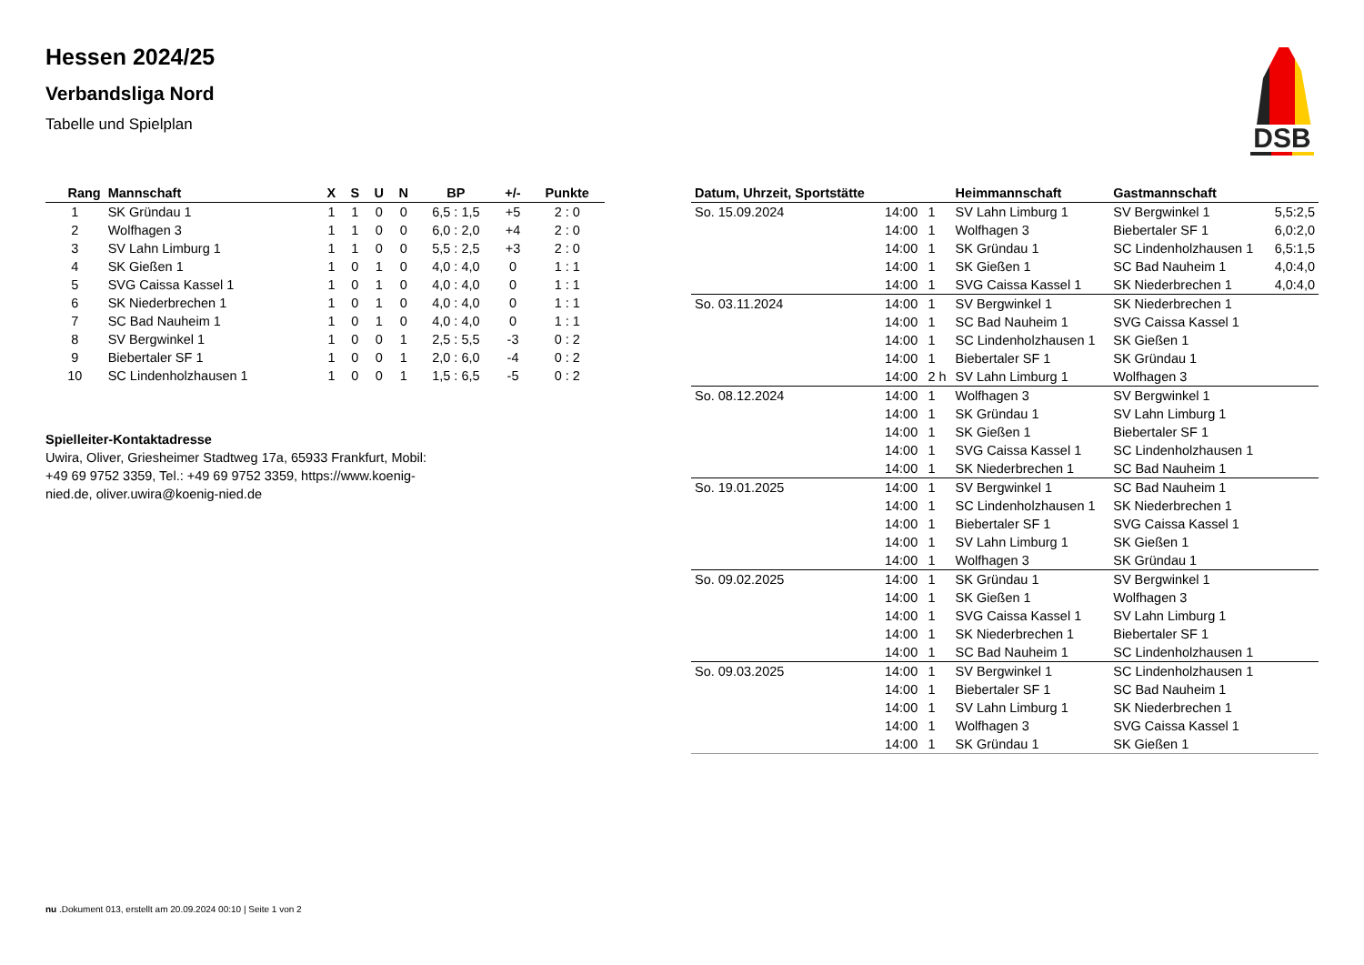Hessen 2024/25
Verbandsliga Nord
Tabelle und Spielplan
DSB
| Rang | Mannschaft | X | S | U | N | BP | +/- | Punkte |
| --- | --- | --- | --- | --- | --- | --- | --- | --- |
| 1 | SK Gründau 1 | 1 | 1 | 0 | 0 | 6,5 : 1,5 | +5 | 2 : 0 |
| 2 | Wolfhagen 3 | 1 | 1 | 0 | 0 | 6,0 : 2,0 | +4 | 2 : 0 |
| 3 | SV Lahn Limburg 1 | 1 | 1 | 0 | 0 | 5,5 : 2,5 | +3 | 2 : 0 |
| 4 | SK Gießen 1 | 1 | 0 | 1 | 0 | 4,0 : 4,0 | 0 | 1 : 1 |
| 5 | SVG Caissa Kassel 1 | 1 | 0 | 1 | 0 | 4,0 : 4,0 | 0 | 1 : 1 |
| 6 | SK Niederbrechen 1 | 1 | 0 | 1 | 0 | 4,0 : 4,0 | 0 | 1 : 1 |
| 7 | SC Bad Nauheim 1 | 1 | 0 | 1 | 0 | 4,0 : 4,0 | 0 | 1 : 1 |
| 8 | SV Bergwinkel 1 | 1 | 0 | 0 | 1 | 2,5 : 5,5 | -3 | 0 : 2 |
| 9 | Biebertaler SF 1 | 1 | 0 | 0 | 1 | 2,0 : 6,0 | -4 | 0 : 2 |
| 10 | SC Lindenholzhausen 1 | 1 | 0 | 0 | 1 | 1,5 : 6,5 | -5 | 0 : 2 |
Spielleiter-Kontaktadresse
Uwira, Oliver, Griesheimer Stadtweg 17a, 65933 Frankfurt, Mobil: +49 69 9752 3359, Tel.: +49 69 9752 3359, https://www.koenig-nied.de, oliver.uwira@koenig-nied.de
| Datum, Uhrzeit, Sportstätte | | | Heimmannschaft | Gastmannschaft | |
| --- | --- | --- | --- | --- | --- |
| So. 15.09.2024 | 14:00 | 1 | SV Lahn Limburg 1 | SV Bergwinkel 1 | 5,5:2,5 |
| | 14:00 | 1 | Wolfhagen 3 | Biebertaler SF 1 | 6,0:2,0 |
| | 14:00 | 1 | SK Gründau 1 | SC Lindenholzhausen 1 | 6,5:1,5 |
| | 14:00 | 1 | SK Gießen 1 | SC Bad Nauheim 1 | 4,0:4,0 |
| | 14:00 | 1 | SVG Caissa Kassel 1 | SK Niederbrechen 1 | 4,0:4,0 |
| So. 03.11.2024 | 14:00 | 1 | SV Bergwinkel 1 | SK Niederbrechen 1 | |
| | 14:00 | 1 | SC Bad Nauheim 1 | SVG Caissa Kassel 1 | |
| | 14:00 | 1 | SC Lindenholzhausen 1 | SK Gießen 1 | |
| | 14:00 | 1 | Biebertaler SF 1 | SK Gründau 1 | |
| | 14:00 | 2 h | SV Lahn Limburg 1 | Wolfhagen 3 | |
| So. 08.12.2024 | 14:00 | 1 | Wolfhagen 3 | SV Bergwinkel 1 | |
| | 14:00 | 1 | SK Gründau 1 | SV Lahn Limburg 1 | |
| | 14:00 | 1 | SK Gießen 1 | Biebertaler SF 1 | |
| | 14:00 | 1 | SVG Caissa Kassel 1 | SC Lindenholzhausen 1 | |
| | 14:00 | 1 | SK Niederbrechen 1 | SC Bad Nauheim 1 | |
| So. 19.01.2025 | 14:00 | 1 | SV Bergwinkel 1 | SC Bad Nauheim 1 | |
| | 14:00 | 1 | SC Lindenholzhausen 1 | SK Niederbrechen 1 | |
| | 14:00 | 1 | Biebertaler SF 1 | SVG Caissa Kassel 1 | |
| | 14:00 | 1 | SV Lahn Limburg 1 | SK Gießen 1 | |
| | 14:00 | 1 | Wolfhagen 3 | SK Gründau 1 | |
| So. 09.02.2025 | 14:00 | 1 | SK Gründau 1 | SV Bergwinkel 1 | |
| | 14:00 | 1 | SK Gießen 1 | Wolfhagen 3 | |
| | 14:00 | 1 | SVG Caissa Kassel 1 | SV Lahn Limburg 1 | |
| | 14:00 | 1 | SK Niederbrechen 1 | Biebertaler SF 1 | |
| | 14:00 | 1 | SC Bad Nauheim 1 | SC Lindenholzhausen 1 | |
| So. 09.03.2025 | 14:00 | 1 | SV Bergwinkel 1 | SC Lindenholzhausen 1 | |
| | 14:00 | 1 | Biebertaler SF 1 | SC Bad Nauheim 1 | |
| | 14:00 | 1 | SV Lahn Limburg 1 | SK Niederbrechen 1 | |
| | 14:00 | 1 | Wolfhagen 3 | SVG Caissa Kassel 1 | |
| | 14:00 | 1 | SK Gründau 1 | SK Gießen 1 | |
nu .Dokument 013, erstellt am 20.09.2024 00:10 | Seite 1 von 2